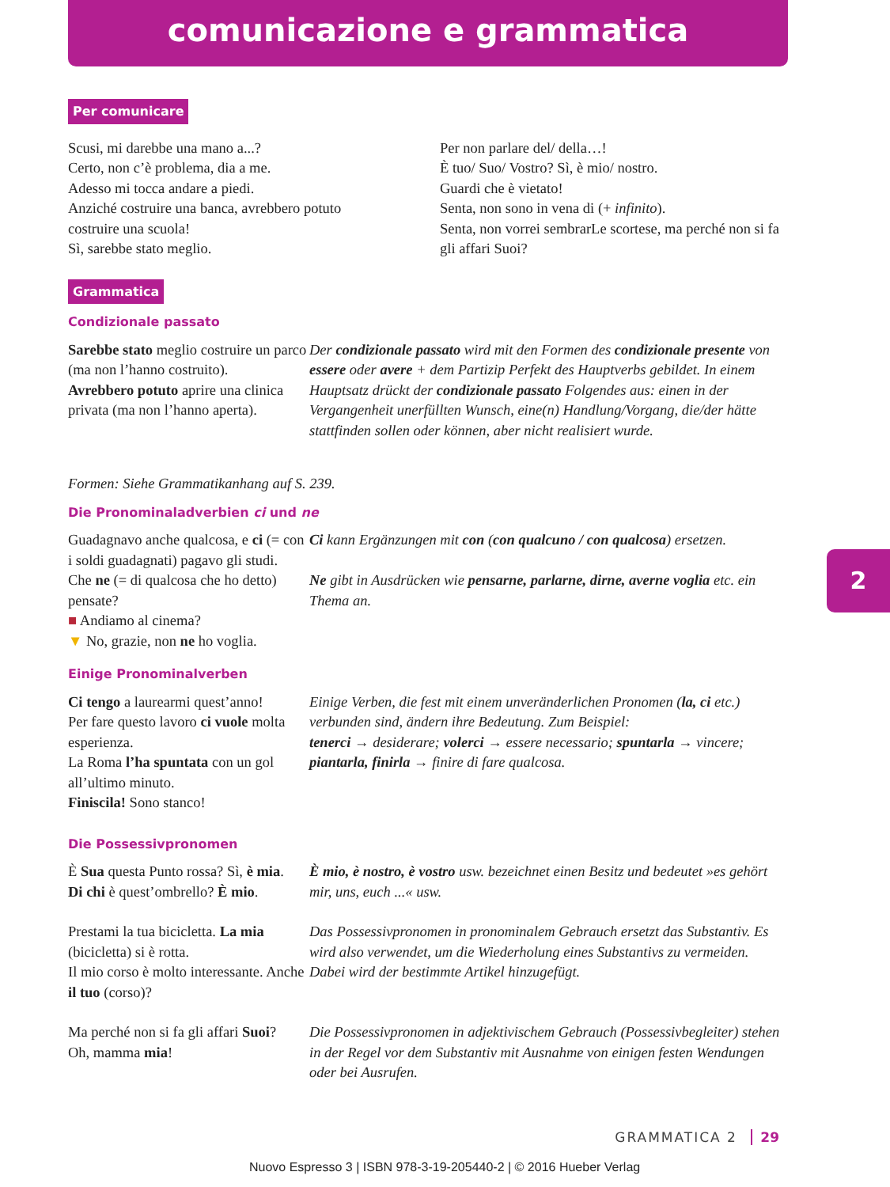comunicazione e grammatica
Per comunicare
Scusi, mi darebbe una mano a...?
Certo, non c’è problema, dia a me.
Adesso mi tocca andare a piedi.
Anziché costruire una banca, avrebbero potuto costruire una scuola!
Sì, sarebbe stato meglio.
Per non parlare del/ della…!
È tuo/ Suo/ Vostro? Sì, è mio/ nostro.
Guardi che è vietato!
Senta, non sono in vena di (+ infinito).
Senta, non vorrei sembrarLe scortese, ma perché non si fa gli affari Suoi?
Grammatica
Condizionale passato
Sarebbe stato meglio costruire un parco (ma non l’hanno costruito).
Avrebbero potuto aprire una clinica privata (ma non l’hanno aperta).
Der condizionale passato wird mit den Formen des condizionale presente von essere oder avere + dem Partizip Perfekt des Hauptverbs gebildet. In einem Hauptsatz drückt der condizionale passato Folgendes aus: einen in der Vergangenheit unerfüllten Wunsch, eine(n) Handlung/Vorgang, die/der hätte stattfinden sollen oder können, aber nicht realisiert wurde.
Formen: Siehe Grammatikanhang auf S. 239.
Die Pronominaladverbien ci und ne
Guadagnavo anche qualcosa, e ci (= con i soldi guadagnati) pagavo gli studi.
Ci kann Ergänzungen mit con (con qualcuno / con qualcosa) ersetzen.
Che ne (= di qualcosa che ho detto) pensate?
■ Andiamo al cinema?
▼ No, grazie, non ne ho voglia.
Ne gibt in Ausdrücken wie pensarne, parlarne, dirne, averne voglia etc. ein Thema an.
Einige Pronominalverben
Ci tengo a laurearmi quest’anno!
Per fare questo lavoro ci vuole molta esperienza.
La Roma l’ha spuntata con un gol all’ultimo minuto.
Finiscila! Sono stanco!
Einige Verben, die fest mit einem unveränderlichen Pronomen (la, ci etc.) verbunden sind, ändern ihre Bedeutung. Zum Beispiel:
tenerci → desiderare; volerci → essere necessario; spuntarla → vincere; piantarla, finirla → finire di fare qualcosa.
Die Possessivpronomen
È Sua questa Punto rossa? Sì, è mia.
Di chi è quest’ombrello? È mio.
È mio, è nostro, è vostro usw. bezeichnet einen Besitz und bedeutet »es gehört mir, uns, euch ...« usw.
Prestami la tua bicicletta. La mia (bicicletta) si è rotta.
Il mio corso è molto interessante. Anche il tuo (corso)?
Das Possessivpronomen in pronominalem Gebrauch ersetzt das Substantiv. Es wird also verwendet, um die Wiederholung eines Substantivs zu vermeiden. Dabei wird der bestimmte Artikel hinzugefügt.
Ma perché non si fa gli affari Suoi?
Oh, mamma mia!
Die Possessivpronomen in adjektivischem Gebrauch (Possessivbegleiter) stehen in der Regel vor dem Substantiv mit Ausnahme von einigen festen Wendungen oder bei Ausrufen.
2
GRAMMATICA 2 29
Nuovo Espresso 3 | ISBN 978-3-19-205440-2 | © 2016 Hueber Verlag